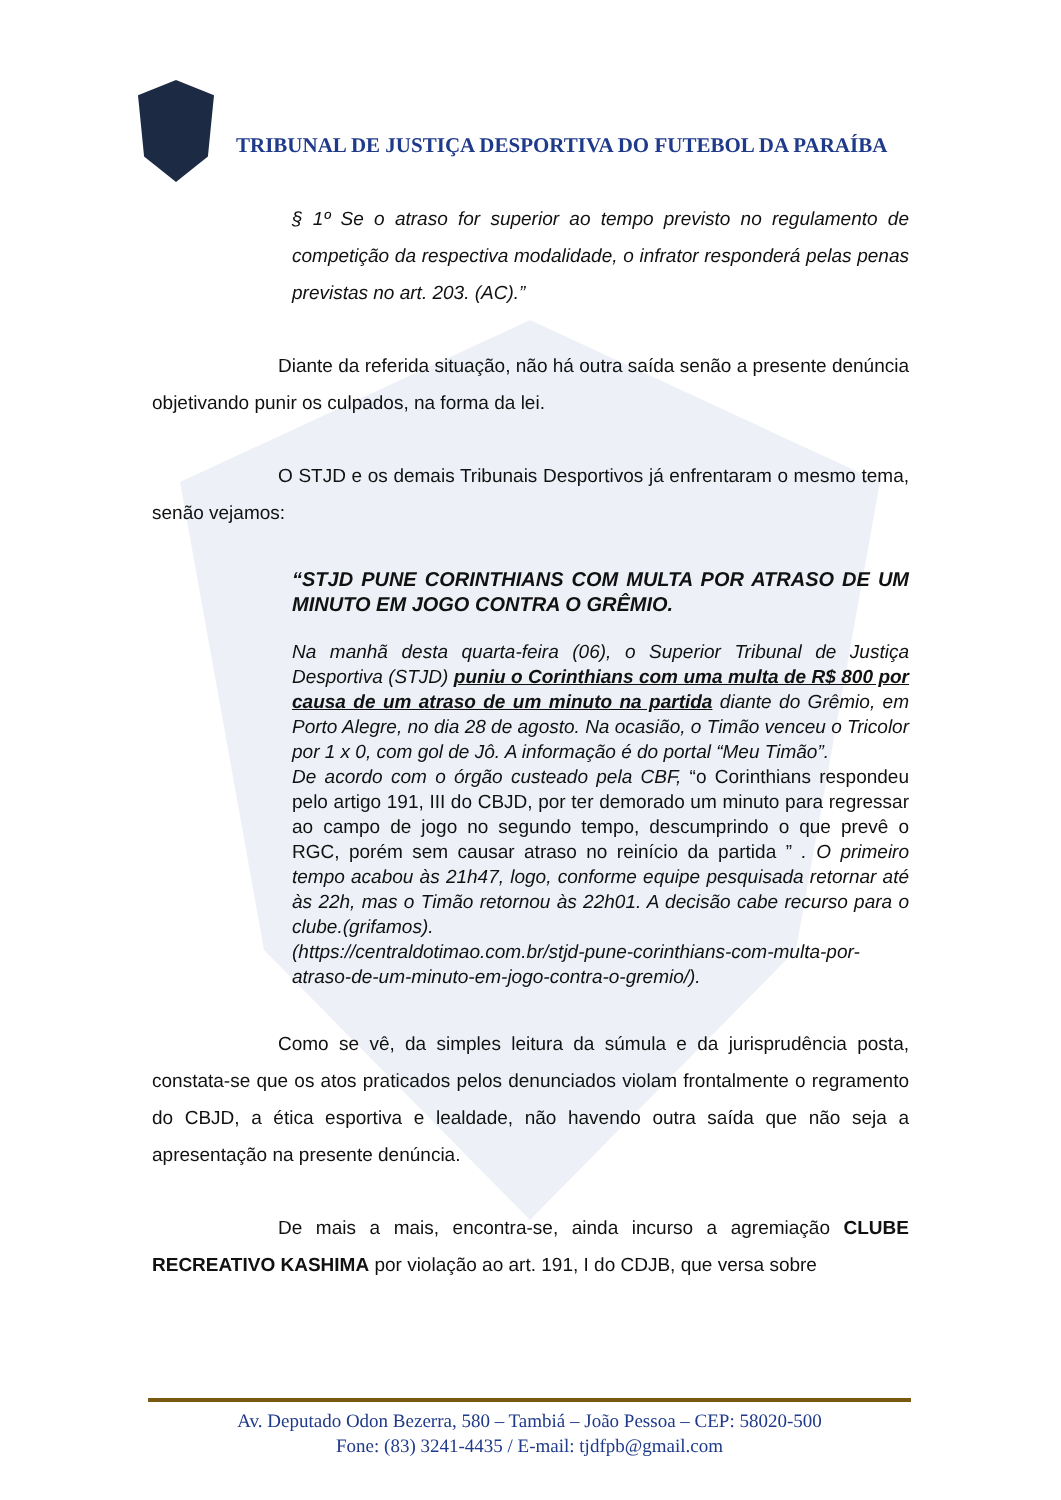TRIBUNAL DE JUSTIÇA DESPORTIVA DO FUTEBOL DA PARAÍBA
§ 1º Se o atraso for superior ao tempo previsto no regulamento de competição da respectiva modalidade, o infrator responderá pelas penas previstas no art. 203. (AC).”
Diante da referida situação, não há outra saída senão a presente denúncia objetivando punir os culpados, na forma da lei.
O STJD e os demais Tribunais Desportivos já enfrentaram o mesmo tema, senão vejamos:
“STJD PUNE CORINTHIANS COM MULTA POR ATRASO DE UM MINUTO EM JOGO CONTRA O GRÊMIO.
Na manhã desta quarta-feira (06), o Superior Tribunal de Justiça Desportiva (STJD) puniu o Corinthians com uma multa de R$ 800 por causa de um atraso de um minuto na partida diante do Grêmio, em Porto Alegre, no dia 28 de agosto. Na ocasião, o Timão venceu o Tricolor por 1 x 0, com gol de Jô. A informação é do portal “Meu Timão”.
De acordo com o órgão custeado pela CBF, “o Corinthians respondeu pelo artigo 191, III do CBJD, por ter demorado um minuto para regressar ao campo de jogo no segundo tempo, descumprindo o que prevê o RGC, porém sem causar atraso no reinício da partida ” . O primeiro tempo acabou às 21h47, logo, conforme equipe pesquisada retornar até às 22h, mas o Timão retornou às 22h01. A decisão cabe recurso para o clube.(grifamos).
(https://centraldotimao.com.br/stjd-pune-corinthians-com-multa-por-atraso-de-um-minuto-em-jogo-contra-o-gremio/).
Como se vê, da simples leitura da súmula e da jurisprudência posta, constata-se que os atos praticados pelos denunciados violam frontalmente o regramento do CBJD, a ética esportiva e lealdade, não havendo outra saída que não seja a apresentação na presente denúncia.
De mais a mais, encontra-se, ainda incurso a agremiação CLUBE RECREATIVO KASHIMA por violação ao art. 191, I do CDJB, que versa sobre
Av. Deputado Odon Bezerra, 580 – Tambiá – João Pessoa – CEP: 58020-500
Fone: (83) 3241-4435 / E-mail: tjdfpb@gmail.com